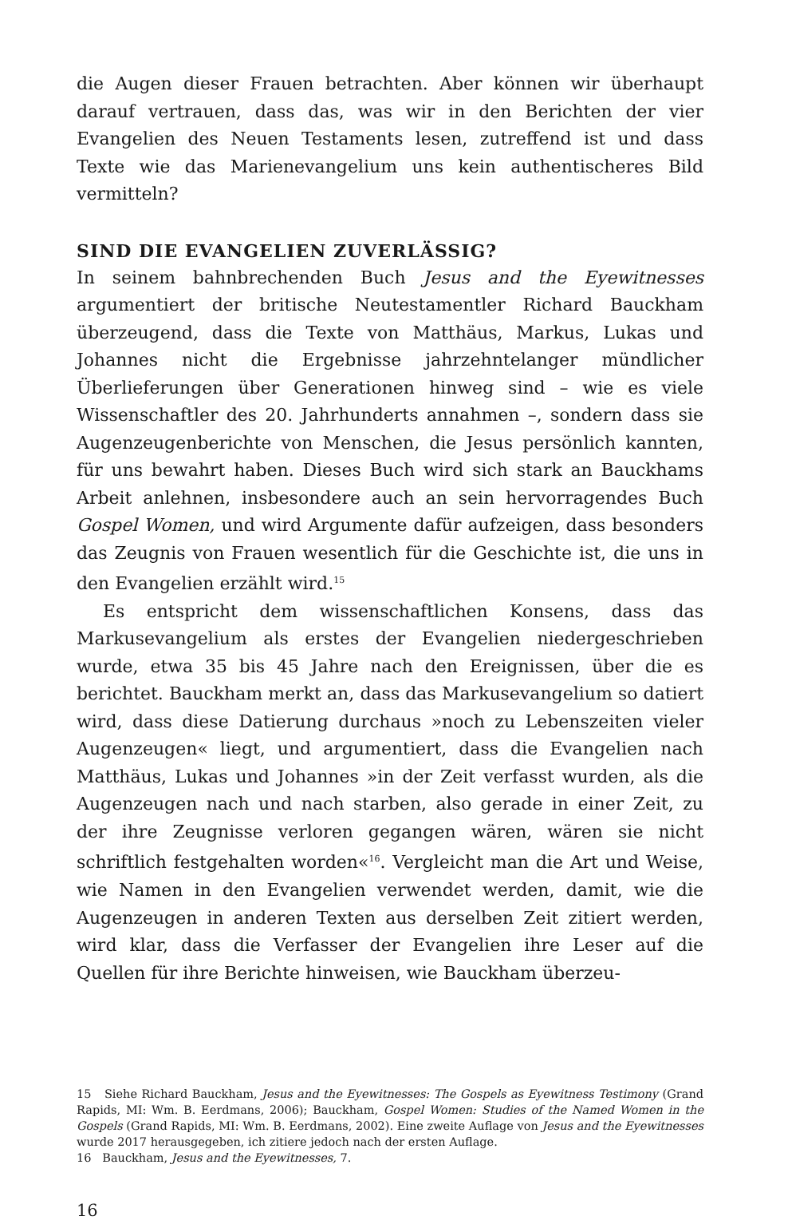die Augen dieser Frauen betrachten. Aber können wir überhaupt darauf vertrauen, dass das, was wir in den Berichten der vier Evangelien des Neuen Testaments lesen, zutreffend ist und dass Texte wie das Marienevangelium uns kein authentischeres Bild vermitteln?
SIND DIE EVANGELIEN ZUVERLÄSSIG?
In seinem bahnbrechenden Buch Jesus and the Eyewitnesses argumentiert der britische Neutestamentler Richard Bauckham überzeugend, dass die Texte von Matthäus, Markus, Lukas und Johannes nicht die Ergebnisse jahrzehntelanger mündlicher Überlieferungen über Generationen hinweg sind – wie es viele Wissenschaftler des 20. Jahrhunderts annahmen –, sondern dass sie Augenzeugenberichte von Menschen, die Jesus persönlich kannten, für uns bewahrt haben. Dieses Buch wird sich stark an Bauckhams Arbeit anlehnen, insbesondere auch an sein hervorragendes Buch Gospel Women, und wird Argumente dafür aufzeigen, dass besonders das Zeugnis von Frauen wesentlich für die Geschichte ist, die uns in den Evangelien erzählt wird.<sup>15</sup>
Es entspricht dem wissenschaftlichen Konsens, dass das Markusevangelium als erstes der Evangelien niedergeschrieben wurde, etwa 35 bis 45 Jahre nach den Ereignissen, über die es berichtet. Bauckham merkt an, dass das Markusevangelium so datiert wird, dass diese Datierung durchaus »noch zu Lebenszeiten vieler Augenzeugen« liegt, und argumentiert, dass die Evangelien nach Matthäus, Lukas und Johannes »in der Zeit verfasst wurden, als die Augenzeugen nach und nach starben, also gerade in einer Zeit, zu der ihre Zeugnisse verloren gegangen wären, wären sie nicht schriftlich festgehalten worden«<sup>16</sup>. Vergleicht man die Art und Weise, wie Namen in den Evangelien verwendet werden, damit, wie die Augenzeugen in anderen Texten aus derselben Zeit zitiert werden, wird klar, dass die Verfasser der Evangelien ihre Leser auf die Quellen für ihre Berichte hinweisen, wie Bauckham überzeu-
15 Siehe Richard Bauckham, Jesus and the Eyewitnesses: The Gospels as Eyewitness Testimony (Grand Rapids, MI: Wm. B. Eerdmans, 2006); Bauckham, Gospel Women: Studies of the Named Women in the Gospels (Grand Rapids, MI: Wm. B. Eerdmans, 2002). Eine zweite Auflage von Jesus and the Eyewitnesses wurde 2017 herausgegeben, ich zitiere jedoch nach der ersten Auflage.
16 Bauckham, Jesus and the Eyewitnesses, 7.
16